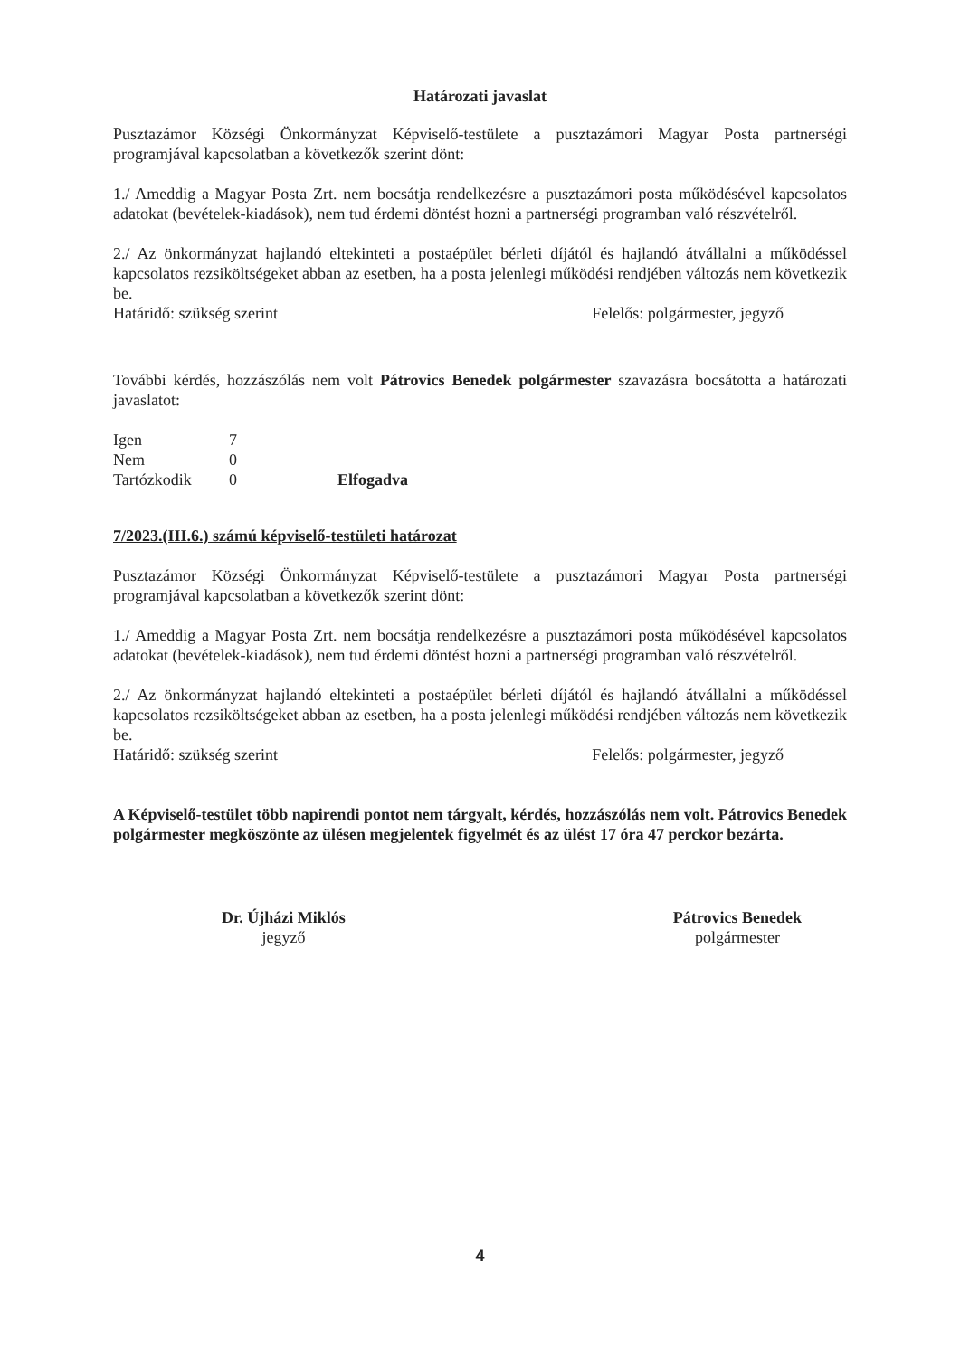Határozati javaslat
Pusztazámor Községi Önkormányzat Képviselő-testülete a pusztazámori Magyar Posta partnerségi programjával kapcsolatban a következők szerint dönt:
1./ Ameddig a Magyar Posta Zrt. nem bocsátja rendelkezésre a pusztazámori posta működésével kapcsolatos adatokat (bevételek-kiadások), nem tud érdemi döntést hozni a partnerségi programban való részvételről.
2./ Az önkormányzat hajlandó eltekinteti a postaépület bérleti díjától és hajlandó átvállalni a működéssel kapcsolatos rezsiköltségeket abban az esetben, ha a posta jelenlegi működési rendjében változás nem következik be.
Határidő: szükség szerint Felelős: polgármester, jegyző
További kérdés, hozzászólás nem volt Pátrovics Benedek polgármester szavazásra bocsátotta a határozati javaslatot:
| Igen | 7 | |
| Nem | 0 | |
| Tartózkodik | 0 | Elfogadva |
7/2023.(III.6.) számú képviselő-testületi határozat
Pusztazámor Községi Önkormányzat Képviselő-testülete a pusztazámori Magyar Posta partnerségi programjával kapcsolatban a következők szerint dönt:
1./ Ameddig a Magyar Posta Zrt. nem bocsátja rendelkezésre a pusztazámori posta működésével kapcsolatos adatokat (bevételek-kiadások), nem tud érdemi döntést hozni a partnerségi programban való részvételről.
2./ Az önkormányzat hajlandó eltekinteti a postaépület bérleti díjától és hajlandó átvállalni a működéssel kapcsolatos rezsiköltségeket abban az esetben, ha a posta jelenlegi működési rendjében változás nem következik be.
Határidő: szükség szerint Felelős: polgármester, jegyző
A Képviselő-testület több napirendi pontot nem tárgyalt, kérdés, hozzászólás nem volt. Pátrovics Benedek polgármester megköszönte az ülésen megjelentek figyelmét és az ülést 17 óra 47 perckor bezárta.
Dr. Újházi Miklós
jegyző
Pátrovics Benedek
polgármester
4